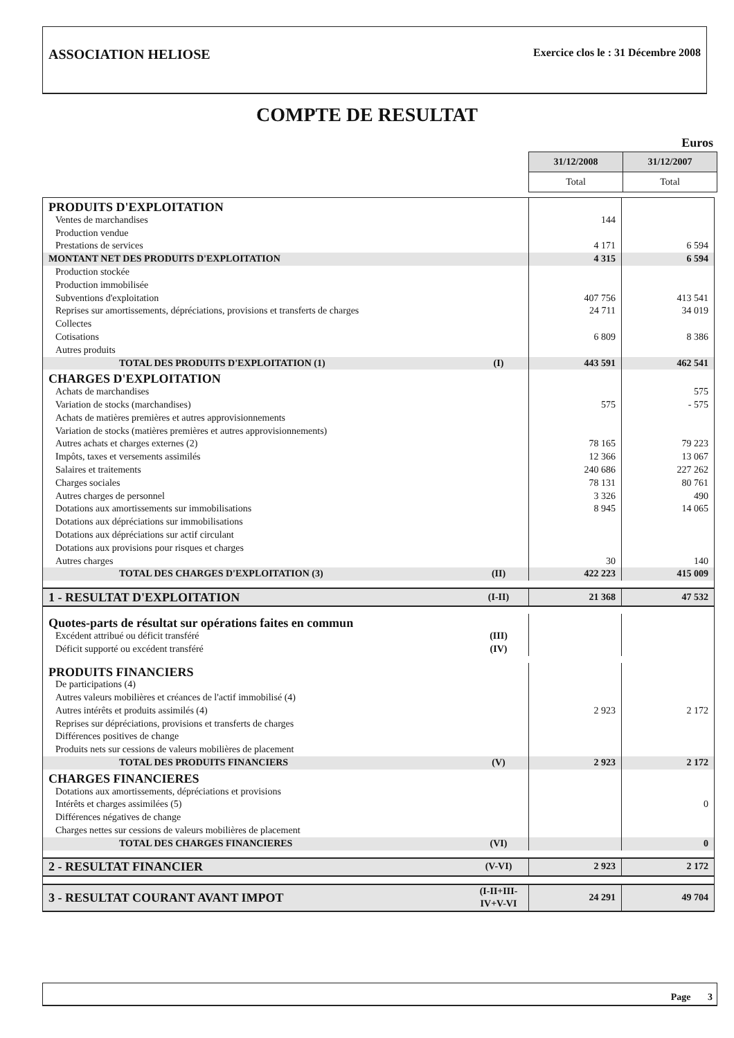ASSOCIATION HELIOSE Exercice clos le : 31 Décembre 2008
COMPTE DE RESULTAT
Euros
| 31/12/2008 | 31/12/2007 |
| Total | Total |
| PRODUITS D'EXPLOITATION | | | |
| Ventes de marchandises | | 144 | |
| Production vendue | | | |
| Prestations de services | | 4 171 | 6 594 |
| MONTANT NET DES PRODUITS D'EXPLOITATION | | 4 315 | 6 594 |
| Production stockée | | | |
| Production immobilisée | | | |
| Subventions d'exploitation | | 407 756 | 413 541 |
| Reprises sur amortissements, dépréciations, provisions et transferts de charges | | 24 711 | 34 019 |
| Collectes | | | |
| Cotisations | | 6 809 | 8 386 |
| Autres produits | | | |
| TOTAL DES PRODUITS D'EXPLOITATION (1) | (I) | 443 591 | 462 541 |
| CHARGES D'EXPLOITATION | | | |
| Achats de marchandises | | | 575 |
| Variation de stocks (marchandises) | | 575 | - 575 |
| Achats de matières premières et autres approvisionnements | | | |
| Variation de stocks (matières premières et autres approvisionnements) | | | |
| Autres achats et charges externes (2) | | 78 165 | 79 223 |
| Impôts, taxes et versements assimilés | | 12 366 | 13 067 |
| Salaires et traitements | | 240 686 | 227 262 |
| Charges sociales | | 78 131 | 80 761 |
| Autres charges de personnel | | 3 326 | 490 |
| Dotations aux amortissements sur immobilisations | | 8 945 | 14 065 |
| Dotations aux dépréciations sur immobilisations | | | |
| Dotations aux dépréciations sur actif circulant | | | |
| Dotations aux provisions pour risques et charges | | | |
| Autres charges | | 30 | 140 |
| TOTAL DES CHARGES D'EXPLOITATION (3) | (II) | 422 223 | 415 009 |
| 1 - RESULTAT D'EXPLOITATION | (I-II) | 21 368 | 47 532 |
| Quotes-parts de résultat sur opérations faites en commun | | | |
| Excédent attribué ou déficit transféré | (III) | | |
| Déficit supporté ou excédent transféré | (IV) | | |
| PRODUITS FINANCIERS | | | |
| De participations (4) | | | |
| Autres valeurs mobilières et créances de l'actif immobilisé (4) | | | |
| Autres intérêts et produits assimilés (4) | | 2 923 | 2 172 |
| Reprises sur dépréciations, provisions et transferts de charges | | | |
| Différences positives de change | | | |
| Produits nets sur cessions de valeurs mobilières de placement | | | |
| TOTAL DES PRODUITS FINANCIERS | (V) | 2 923 | 2 172 |
| CHARGES FINANCIERES | | | |
| Dotations aux amortissements, dépréciations et provisions | | | |
| Intérêts et charges assimilées (5) | | | 0 |
| Différences négatives de change | | | |
| Charges nettes sur cessions de valeurs mobilières de placement | | | |
| TOTAL DES CHARGES FINANCIERES | (VI) | | 0 |
| 2 - RESULTAT FINANCIER | (V-VI) | 2 923 | 2 172 |
| 3 - RESULTAT COURANT AVANT IMPOT | (I-II+III-IV+V-VI | 24 291 | 49 704 |
Page 3